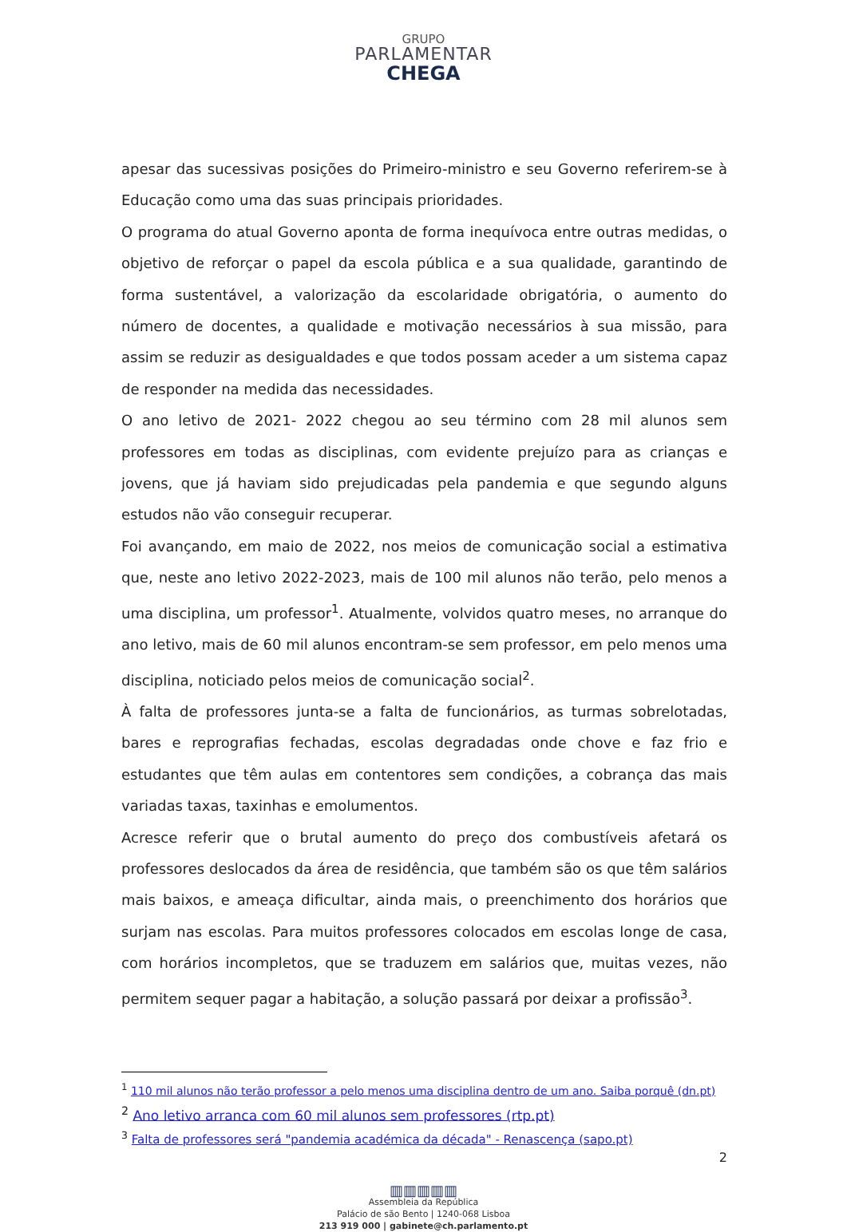GRUPO
PARLAMENTAR
CHEGA
apesar das sucessivas posições do Primeiro-ministro e seu Governo referirem-se à Educação como uma das suas principais prioridades.
O programa do atual Governo aponta de forma inequívoca entre outras medidas, o objetivo de reforçar o papel da escola pública e a sua qualidade, garantindo de forma sustentável, a valorização da escolaridade obrigatória, o aumento do número de docentes, a qualidade e motivação necessários à sua missão, para assim se reduzir as desigualdades e que todos possam aceder a um sistema capaz de responder na medida das necessidades.
O ano letivo de 2021- 2022 chegou ao seu término com 28 mil alunos sem professores em todas as disciplinas, com evidente prejuízo para as crianças e jovens, que já haviam sido prejudicadas pela pandemia e que segundo alguns estudos não vão conseguir recuperar.
Foi avançando, em maio de 2022, nos meios de comunicação social a estimativa que, neste ano letivo 2022-2023, mais de 100 mil alunos não terão, pelo menos a uma disciplina, um professor<sup>1</sup>. Atualmente, volvidos quatro meses, no arranque do ano letivo, mais de 60 mil alunos encontram-se sem professor, em pelo menos uma disciplina, noticiado pelos meios de comunicação social<sup>2</sup>.
À falta de professores junta-se a falta de funcionários, as turmas sobrelotadas, bares e reprografias fechadas, escolas degradadas onde chove e faz frio e estudantes que têm aulas em contentores sem condições, a cobrança das mais variadas taxas, taxinhas e emolumentos.
Acresce referir que o brutal aumento do preço dos combustíveis afetará os professores deslocados da área de residência, que também são os que têm salários mais baixos, e ameaça dificultar, ainda mais, o preenchimento dos horários que surjam nas escolas. Para muitos professores colocados em escolas longe de casa, com horários incompletos, que se traduzem em salários que, muitas vezes, não permitem sequer pagar a habitação, a solução passará por deixar a profissão<sup>3</sup>.
<sup>1</sup> 110 mil alunos não terão professor a pelo menos uma disciplina dentro de um ano. Saiba porquê (dn.pt)
<sup>2</sup> Ano letivo arranca com 60 mil alunos sem professores (rtp.pt)
<sup>3</sup> Falta de professores será "pandemia académica da década" - Renascença (sapo.pt)
2
▥▥▥▥▥
Assembleia da República
Palácio de são Bento | 1240-068 Lisboa
213 919 000 | gabinete@ch.parlamento.pt